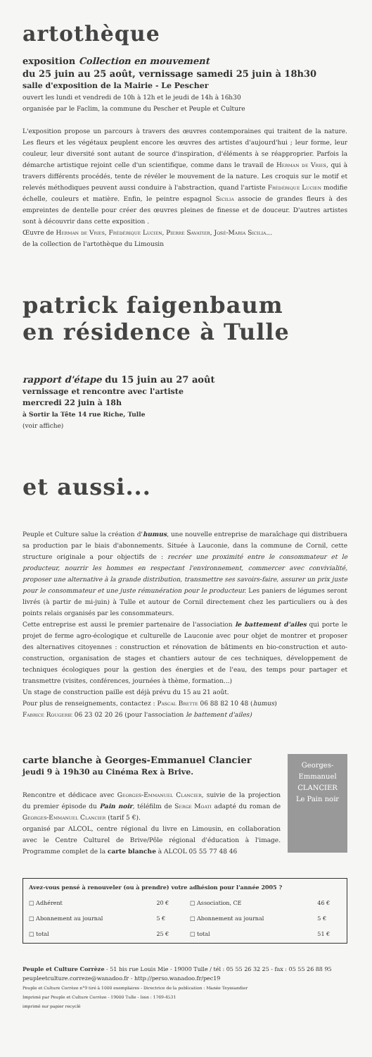artothèque
exposition Collection en mouvement
du 25 juin au 25 août, vernissage samedi 25 juin à 18h30
salle d'exposition de la Mairie - Le Pescher
ouvert les lundi et vendredi de 10h à 12h et le jeudi de 14h à 16h30
organisée par le Faclim, la commune du Pescher et Peuple et Culture
L'exposition propose un parcours à travers des œuvres contemporaines qui traitent de la nature. Les fleurs et les végétaux peuplent encore les œuvres des artistes d'aujourd'hui ; leur forme, leur couleur, leur diversité sont autant de source d'inspiration, d'éléments à se réapproprier. Parfois la démarche artistique rejoint celle d'un scientifique, comme dans le travail de Herman de Vries, qui à travers différents procédés, tente de révéler le mouvement de la nature. Les croquis sur le motif et relevés méthodiques peuvent aussi conduire à l'abstraction, quand l'artiste Frédérique Lucien modifie échelle, couleurs et matière. Enfin, le peintre espagnol Sicilia associe de grandes fleurs à des empreintes de dentelle pour créer des œuvres pleines de finesse et de douceur. D'autres artistes sont à découvrir dans cette exposition .
Œuvre de Herman de Vries, Frédérique Lucien, Pierre Savatier, José-Maria Sicilia...
de la collection de l'artothèque du Limousin
patrick faigenbaum
en résidence à Tulle
rapport d'étape du 15 juin au 27 août
vernissage et rencontre avec l'artiste
mercredi 22 juin à 18h
à Sortir la Tête 14 rue Riche, Tulle
(voir affiche)
et aussi...
Peuple et Culture salue la création d'humus, une nouvelle entreprise de maraîchage qui distribuera sa production par le biais d'abonnements. Située à Lauconie, dans la commune de Cornil, cette structure originale a pour objectifs de : recréer une proximité entre le consommateur et le producteur, nourrir les hommes en respectant l'environnement, commercer avec convivialité, proposer une alternative à la grande distribution, transmettre ses savoirs-faire, assurer un prix juste pour le consommateur et une juste rémunération pour le producteur. Les paniers de légumes seront livrés (à partir de mi-juin) à Tulle et autour de Cornil directement chez les particuliers ou à des points relais organisés par les consommateurs.
Cette entreprise est aussi le premier partenaire de l'association le battement d'ailes qui porte le projet de ferme agro-écologique et culturelle de Lauconie avec pour objet de montrer et proposer des alternatives citoyennes : construction et rénovation de bâtiments en bio-construction et auto-construction, organisation de stages et chantiers autour de ces techniques, développement de techniques écologiques pour la gestion des énergies et de l'eau, des temps pour partager et transmettre (visites, conférences, journées à thème, formation...)
Un stage de construction paille est déjà prévu du 15 au 21 août.
Pour plus de renseignements, contactez : Pascal Brette 06 88 82 10 48 (humus)
Fabrice Rougerie 06 23 02 20 26 (pour l'association le battement d'ailes)
carte blanche à Georges-Emmanuel Clancier
jeudi 9 à 19h30 au Cinéma Rex à Brive.
Rencontre et dédicace avec Georges-Emmanuel Clancier, suivie de la projection du premier épisode du Pain noir, téléfilm de Serge Moati adapté du roman de Georges-Emmanuel Clancier (tarif 5 €).
organisé par ALCOL, centre régional du livre en Limousin, en collaboration avec le Centre Culturel de Brive/Pôle régional d'éducation à l'image. Programme complet de la carte blanche à ALCOL 05 55 77 48 46
Georges-Emmanuel
CLANCIER
Le Pain noir
| Avez-vous pensé à renouveler (ou à prendre) votre adhésion pour l'année 2005 ? | | | |
| □ Adhérent | 20 € | □ Association, CE | 46 € |
| □ Abonnement au journal | 5 € | □ Abonnement au journal | 5 € |
| □ total | 25 € | □ total | 51 € |
Peuple et Culture Corrèze - 51 bis rue Louis Mie - 19000 Tulle / tél : 05 55 26 32 25 - fax : 05 55 26 88 95
peupleetculture.correze@wanadoo.fr - http://perso.wanadoo.fr/pec19
Peuple et Culture Corrèze n°9 tiré à 1000 exemplaires - Directrice de la publication : Manée Teyssandier
Imprimé par Peuple et Culture Corrèze - 19000 Tulle - Issn : 1769-4531
imprimé sur papier recyclé